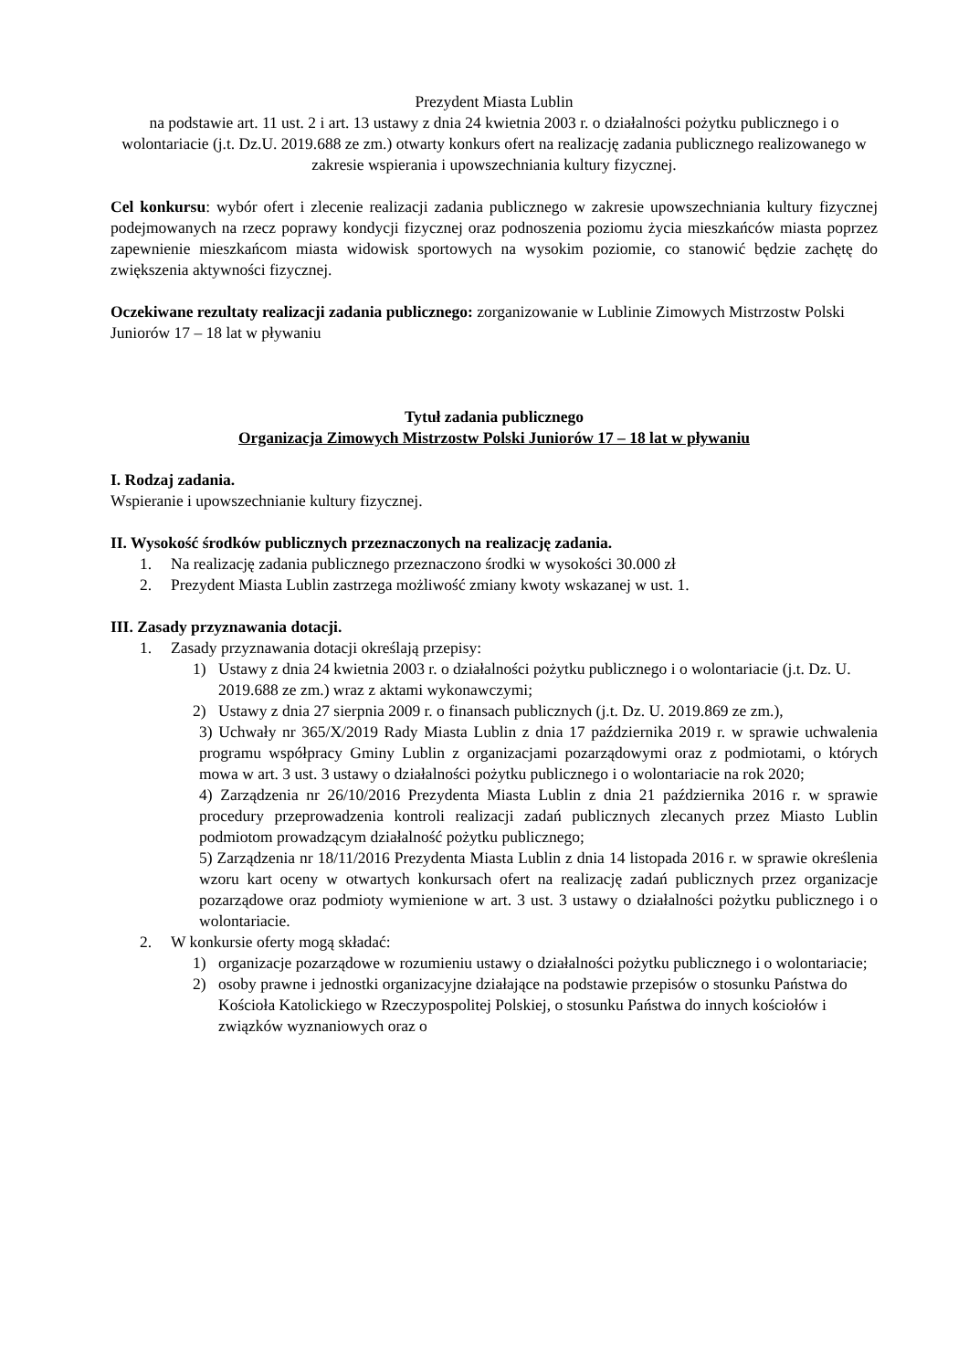Prezydent Miasta Lublin
na podstawie art. 11 ust. 2 i art. 13 ustawy z dnia 24 kwietnia 2003 r. o działalności pożytku publicznego i o wolontariacie (j.t. Dz.U. 2019.688 ze zm.) otwarty konkurs ofert na realizację zadania publicznego realizowanego w zakresie wspierania i upowszechniania kultury fizycznej.
Cel konkursu: wybór ofert i zlecenie realizacji zadania publicznego w zakresie upowszechniania kultury fizycznej podejmowanych na rzecz poprawy kondycji fizycznej oraz podnoszenia poziomu życia mieszkańców miasta poprzez zapewnienie mieszkańcom miasta widowisk sportowych na wysokim poziomie, co stanowić będzie zachętę do zwiększenia aktywności fizycznej.
Oczekiwane rezultaty realizacji zadania publicznego: zorganizowanie w Lublinie Zimowych Mistrzostw Polski Juniorów 17 – 18 lat w pływaniu
Tytuł zadania publicznego
Organizacja Zimowych Mistrzostw Polski Juniorów 17 – 18 lat w pływaniu
I. Rodzaj zadania.
Wspieranie i upowszechnianie kultury fizycznej.
II. Wysokość środków publicznych przeznaczonych na realizację zadania.
1. Na realizację zadania publicznego przeznaczono środki w wysokości 30.000 zł
2. Prezydent Miasta Lublin zastrzega możliwość zmiany kwoty wskazanej w ust. 1.
III. Zasady przyznawania dotacji.
1. Zasady przyznawania dotacji określają przepisy:
1) Ustawy z dnia 24 kwietnia 2003 r. o działalności pożytku publicznego i o wolontariacie (j.t. Dz. U. 2019.688 ze zm.) wraz z aktami wykonawczymi;
2) Ustawy z dnia 27 sierpnia 2009 r. o finansach publicznych (j.t. Dz. U. 2019.869 ze zm.),
3) Uchwały nr 365/X/2019 Rady Miasta Lublin z dnia 17 października 2019 r. w sprawie uchwalenia programu współpracy Gminy Lublin z organizacjami pozarządowymi oraz z podmiotami, o których mowa w art. 3 ust. 3 ustawy o działalności pożytku publicznego i o wolontariacie na rok 2020;
4) Zarządzenia nr 26/10/2016 Prezydenta Miasta Lublin z dnia 21 października 2016 r. w sprawie procedury przeprowadzenia kontroli realizacji zadań publicznych zlecanych przez Miasto Lublin podmiotom prowadzącym działalność pożytku publicznego;
5) Zarządzenia nr 18/11/2016 Prezydenta Miasta Lublin z dnia 14 listopada 2016 r. w sprawie określenia wzoru kart oceny w otwartych konkursach ofert na realizację zadań publicznych przez organizacje pozarządowe oraz podmioty wymienione w art. 3 ust. 3 ustawy o działalności pożytku publicznego i o wolontariacie.
2. W konkursie oferty mogą składać:
1) organizacje pozarządowe w rozumieniu ustawy o działalności pożytku publicznego i o wolontariacie;
2) osoby prawne i jednostki organizacyjne działające na podstawie przepisów o stosunku Państwa do Kościoła Katolickiego w Rzeczypospolitej Polskiej, o stosunku Państwa do innych kościołów i związków wyznaniowych oraz o